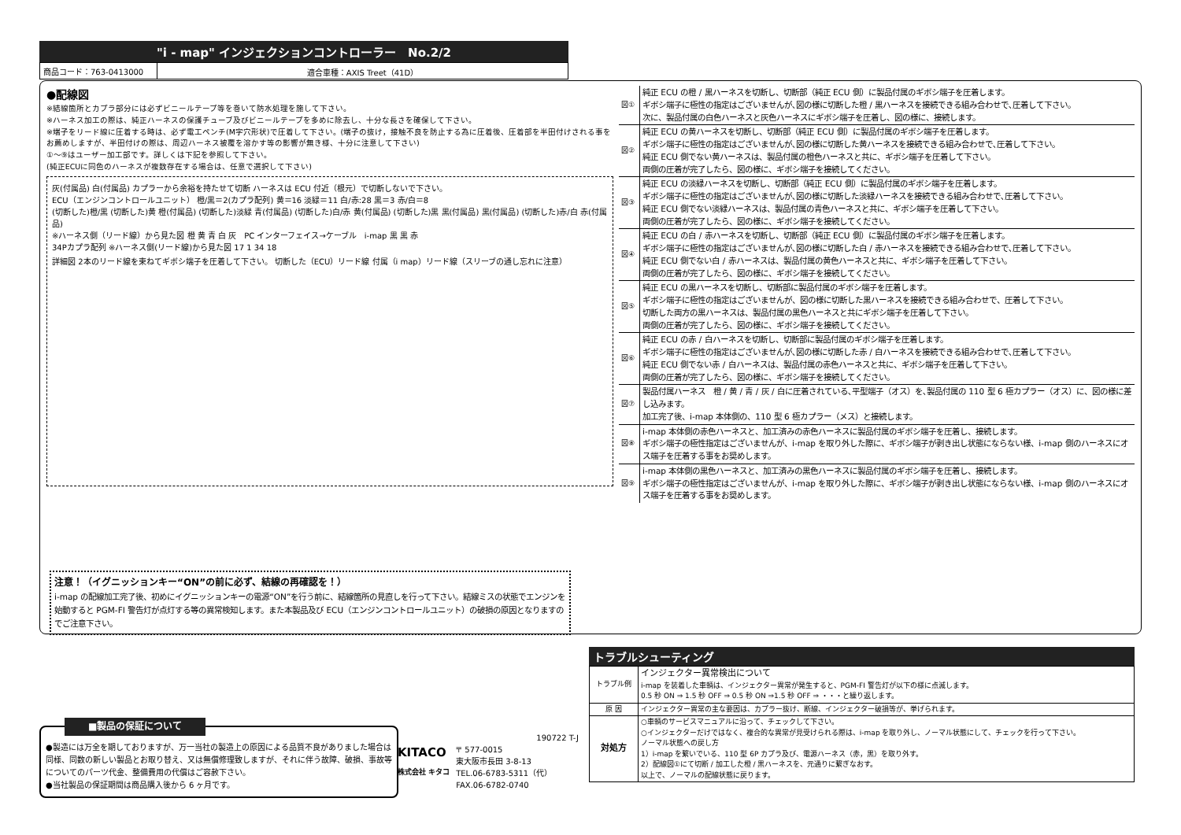"i - map" インジェクションコントローラー　No.2/2
| 商品コード：763-0413000 | 適合車種：AXIS Treet（41D） |
●配線図
※結線箇所とカプラ部分には必ずビニールテープ等を巻いて防水処理を施して下さい。
※ハーネス加工の際は、純正ハーネスの保護チューブ及びビニールテープを多めに除去し、十分な長さを確保して下さい。
※端子をリード線に圧着する時は、必ず電工ペンチ(M字穴形状)で圧着して下さい。(端子の抜け，接触不良を防止する為に圧着後、圧着部を半田付けされる事をお薦めしますが、半田付けの際は、周辺ハーネス被覆を溶かす等の影響が無き様、十分に注意して下さい)
①〜⑨はユーザー加工部です。詳しくは下記を参照して下さい。
(純正ECUに同色のハーネスが複数存在する場合は、任意で選択して下さい)
灰(付属品) 白(付属品) カプラーから余裕を持たせて切断 ハーネスは ECU 付近（根元）で切断しないで下さい。
ECU（エンジンコントロールユニット） 橙/黒＝2(カプラ配列) 黄＝16 淡緑＝11 白/赤:28 黒＝3 赤/白＝8
(切断した)橙/黒 (切断した)黄 橙(付属品) (切断した)淡緑 青(付属品) (切断した)白/赤 黄(付属品) (切断した)黒 黒(付属品) 黒(付属品) (切断した)赤/白 赤(付属品)
※ハーネス側（リード線）から見た図 橙 黄 青 白 灰　PC インターフェイス→ケーブル　i-map 黒 黒 赤
34Pカプラ配列 ※ハーネス側(リード線)から見た図 17 1 34 18
詳細図 2本のリード線を束ねてギボシ端子を圧着して下さい。 切断した（ECU）リード線 付属（i map）リード線（スリーブの通し忘れに注意）
| 図① | 純正 ECU の橙 / 黒ハーネスを切断し、切断部（純正 ECU 側）に製品付属のギボシ端子を圧着します。 ギボシ端子に極性の指定はございませんが､図の様に切断した橙 / 黒ハーネスを接続できる組み合わせで､圧着して下さい。 次に、製品付属の白色ハーネスと灰色ハーネスにギボシ端子を圧着し、図の様に、接続します。 |
| 図② | 純正 ECU の黄ハーネスを切断し、切断部（純正 ECU 側）に製品付属のギボシ端子を圧着します。 ギボシ端子に極性の指定はございませんが､図の様に切断した黄ハーネスを接続できる組み合わせで､圧着して下さい。 純正 ECU 側でない黄ハーネスは、製品付属の橙色ハーネスと共に、ギボシ端子を圧着して下さい。 両側の圧着が完了したら、図の様に、ギボシ端子を接続してください。 |
| 図③ | 純正 ECU の淡緑ハーネスを切断し、切断部（純正 ECU 側）に製品付属のギボシ端子を圧着します。 ギボシ端子に極性の指定はございませんが､図の様に切断した淡緑ハーネスを接続できる組み合わせで､圧着して下さい。 純正 ECU 側でない淡緑ハーネスは、製品付属の青色ハーネスと共に、ギボシ端子を圧着して下さい。 両側の圧着が完了したら、図の様に、ギボシ端子を接続してください。 |
| 図④ | 純正 ECU の白 / 赤ハーネスを切断し、切断部（純正 ECU 側）に製品付属のギボシ端子を圧着します。 ギボシ端子に極性の指定はございませんが､図の様に切断した白 / 赤ハーネスを接続できる組み合わせで､圧着して下さい。 純正 ECU 側でない白 / 赤ハーネスは、製品付属の黄色ハーネスと共に、ギボシ端子を圧着して下さい。 両側の圧着が完了したら、図の様に、ギボシ端子を接続してください。 |
| 図⑤ | 純正 ECU の黒ハーネスを切断し、切断部に製品付属のギボシ端子を圧着します。 ギボシ端子に極性の指定はございませんが、図の様に切断した黒ハーネスを接続できる組み合わせで、圧着して下さい。 切断した両方の黒ハーネスは、製品付属の黒色ハーネスと共にギボシ端子を圧着して下さい。 両側の圧着が完了したら、図の様に、ギボシ端子を接続してください。 |
| 図⑥ | 純正 ECU の赤 / 白ハーネスを切断し、切断部に製品付属のギボシ端子を圧着します。 ギボシ端子に極性の指定はございませんが､図の様に切断した赤 / 白ハーネスを接続できる組み合わせで､圧着して下さい。 純正 ECU 側でない赤 / 白ハーネスは、製品付属の赤色ハーネスと共に、ギボシ端子を圧着して下さい。 両側の圧着が完了したら、図の様に、ギボシ端子を接続してください。 |
| 図⑦ | 製品付属ハーネス 橙 / 黄 / 青 / 灰 / 白に圧着されている､平型端子（オス）を､製品付属の 110 型 6 極カプラー（オス）に、図の様に差し込みます。 加工完了後、i-map 本体側の、110 型 6 極カプラー（メス）と接続します。 |
| 図⑧ | i-map 本体側の赤色ハーネスと、加工済みの赤色ハーネスに製品付属のギボシ端子を圧着し、接続します。 ギボシ端子の極性指定はございませんが、i-map を取り外した際に、ギボシ端子が剥き出し状態にならない様、i-map 側のハーネスにオス端子を圧着する事をお奨めします。 |
| 図⑨ | i-map 本体側の黒色ハーネスと、加工済みの黒色ハーネスに製品付属のギボシ端子を圧着し、接続します。 ギボシ端子の極性指定はございませんが、i-map を取り外した際に、ギボシ端子が剥き出し状態にならない様、i-map 側のハーネスにオス端子を圧着する事をお奨めします。 |
注意！（イグニッションキー“ON”の前に必ず、結線の再確認を！）
i-map の配線加工完了後、初めにイグニッションキーの電源“ON”を行う前に、結線箇所の見直しを行って下さい。結線ミスの状態でエンジンを始動すると PGM-FI 警告灯が点灯する等の異常検知します。また本製品及び ECU（エンジンコントロールユニット）の破損の原因となりますのでご注意下さい。
■製品の保証について
●製造には万全を期しておりますが、万一当社の製造上の原因による品質不良がありました場合は同様、同数の新しい製品とお取り替え、又は無償修理致しますが、それに伴う故障、破損、事故等についてのパーツ代金、整備費用の代償はご容赦下さい。
●当社製品の保証期間は商品購入後から 6 ヶ月です。
190722 T-J
KITACO
株式会社 キタコ
〒 577-0015
東大阪市長田 3-8-13
TEL.06-6783-5311（代）
FAX.06-6782-0740
トラブルシューティング
| トラブル例 | インジェクター異常検出について i-map を装着した車輌は、インジェクター異常が発生すると、PGM-FI 警告灯が以下の様に点滅します。 0.5 秒 ON ⇒ 1.5 秒 OFF ⇒ 0.5 秒 ON ⇒1.5 秒 OFF ⇒ ・・・と繰り返します。 |
| 原 因 | インジェクター異常の主な要因は、カプラー抜け、断線、インジェクター破損等が、挙げられます。 |
| 対処方 | ○車輌のサービスマニュアルに沿って、チェックして下さい。 ○インジェクターだけではなく、複合的な異常が見受けられる際は、i-map を取り外し、ノーマル状態にして、チェックを行って下さい。 ノーマル状態への戻し方 1）i-map を繋いでいる、110 型 6P カプラ及び、電源ハーネス（赤，黒）を取り外す。 2）配線図①にて切断 / 加工した橙 / 黒ハーネスを、元通りに繋ぎなおす。 以上で、ノーマルの配線状態に戻ります。 |